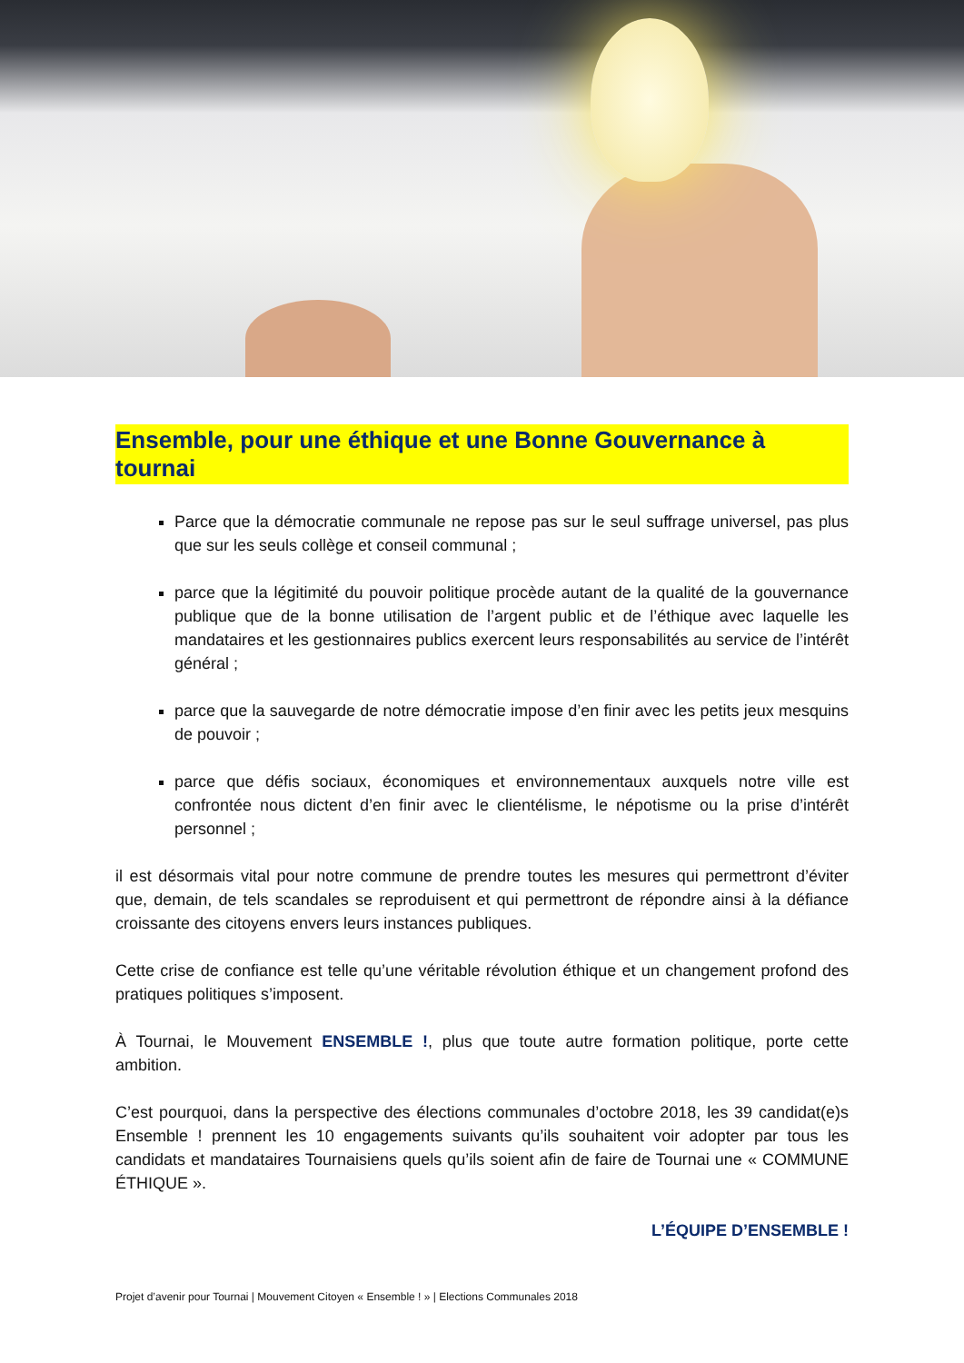Ensemble, pour une éthique et une Bonne Gouvernance à tournai
Parce que la démocratie communale ne repose pas sur le seul suffrage universel, pas plus que sur les seuls collège et conseil communal ;
parce que la légitimité du pouvoir politique procède autant de la qualité de la gouvernance publique que de la bonne utilisation de l’argent public et de l’éthique avec laquelle les mandataires et les gestionnaires publics exercent leurs responsabilités au service de l’intérêt général ;
parce que la sauvegarde de notre démocratie impose d’en finir avec les petits jeux mesquins de pouvoir ;
parce que défis sociaux, économiques et environnementaux auxquels notre ville est confrontée nous dictent d’en finir avec le clientélisme, le népotisme ou la prise d’intérêt personnel ;
il est désormais vital pour notre commune de prendre toutes les mesures qui permettront d’éviter que, demain, de tels scandales se reproduisent et qui permettront de répondre ainsi à la défiance croissante des citoyens envers leurs instances publiques.
Cette crise de confiance est telle qu’une véritable révolution éthique et un changement profond des pratiques politiques s’imposent.
À Tournai, le Mouvement ENSEMBLE !, plus que toute autre formation politique, porte cette ambition.
C’est pourquoi, dans la perspective des élections communales d’octobre 2018, les 39 candidat(e)s Ensemble ! prennent les 10 engagements suivants qu’ils souhaitent voir adopter par tous les candidats et mandataires Tournaisiens quels qu’ils soient afin de faire de Tournai une « COMMUNE ÉTHIQUE ».
L’ÉQUIPE D’ENSEMBLE !
Projet d’avenir pour Tournai | Mouvement Citoyen « Ensemble ! » | Elections Communales 2018